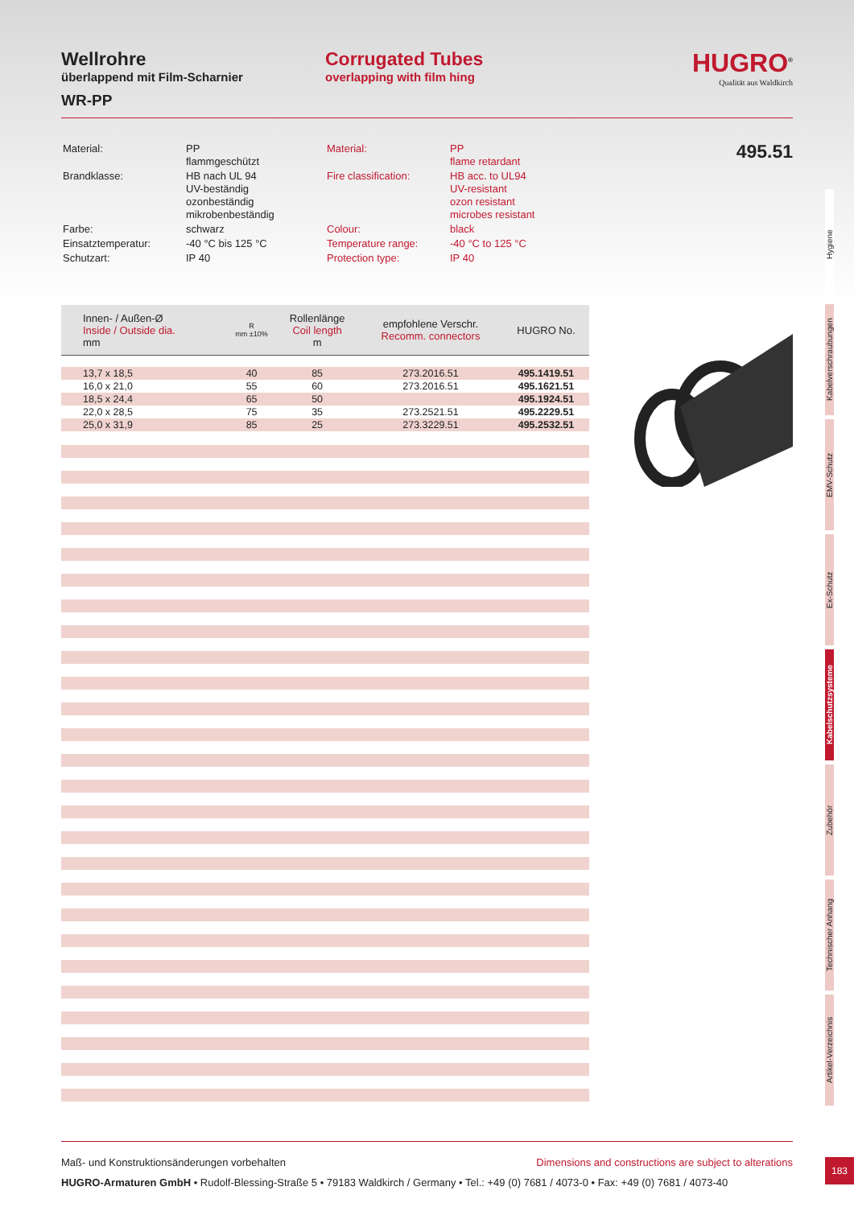Wellrohre
überlappend mit Film-Scharnier
WR-PP
Corrugated Tubes
overlapping with film hing
HUGRO<sup>®</sup>
Qualität aus Waldkirch
| Material: | PP flammgeschützt |
| Brandklasse: | HB nach UL 94 UV-beständig ozonbeständig mikrobenbeständig |
| Farbe: | schwarz |
| Einsatztemperatur: | -40 °C bis 125 °C |
| Schutzart: | IP 40 |
| Material: | PP flame retardant |
| Fire classification: | HB acc. to UL94 UV-resistant ozon resistant microbes resistant |
| Colour: | black |
| Temperature range: | -40 °C to 125 °C |
| Protection type: | IP 40 |
495.51
| Innen- / Außen-Ø Inside / Outside dia. mm | R mm ±10% | Rollenlänge Coil length m | empfohlene Verschr. Recomm. connectors | HUGRO No. |
| --- | --- | --- | --- | --- |
| 13,7 x 18,5 | 40 | 85 | 273.2016.51 | 495.1419.51 |
| 16,0 x 21,0 | 55 | 60 | 273.2016.51 | 495.1621.51 |
| 18,5 x 24,4 | 65 | 50 | | 495.1924.51 |
| 22,0 x 28,5 | 75 | 35 | 273.2521.51 | 495.2229.51 |
| 25,0 x 31,9 | 85 | 25 | 273.3229.51 | 495.2532.51 |
Hygiene
Kabelverschraubungen
EMV-Schutz
Ex-Schutz
Kabelschutzsysteme
Zubehör
Technischer Anhang
Artikel-Verzeichnis
183
Maß- und Konstruktionsänderungen vorbehalten Dimensions and constructions are subject to alterations
HUGRO-Armaturen GmbH • Rudolf-Blessing-Straße 5 • 79183 Waldkirch / Germany • Tel.: +49 (0) 7681 / 4073-0 • Fax: +49 (0) 7681 / 4073-40